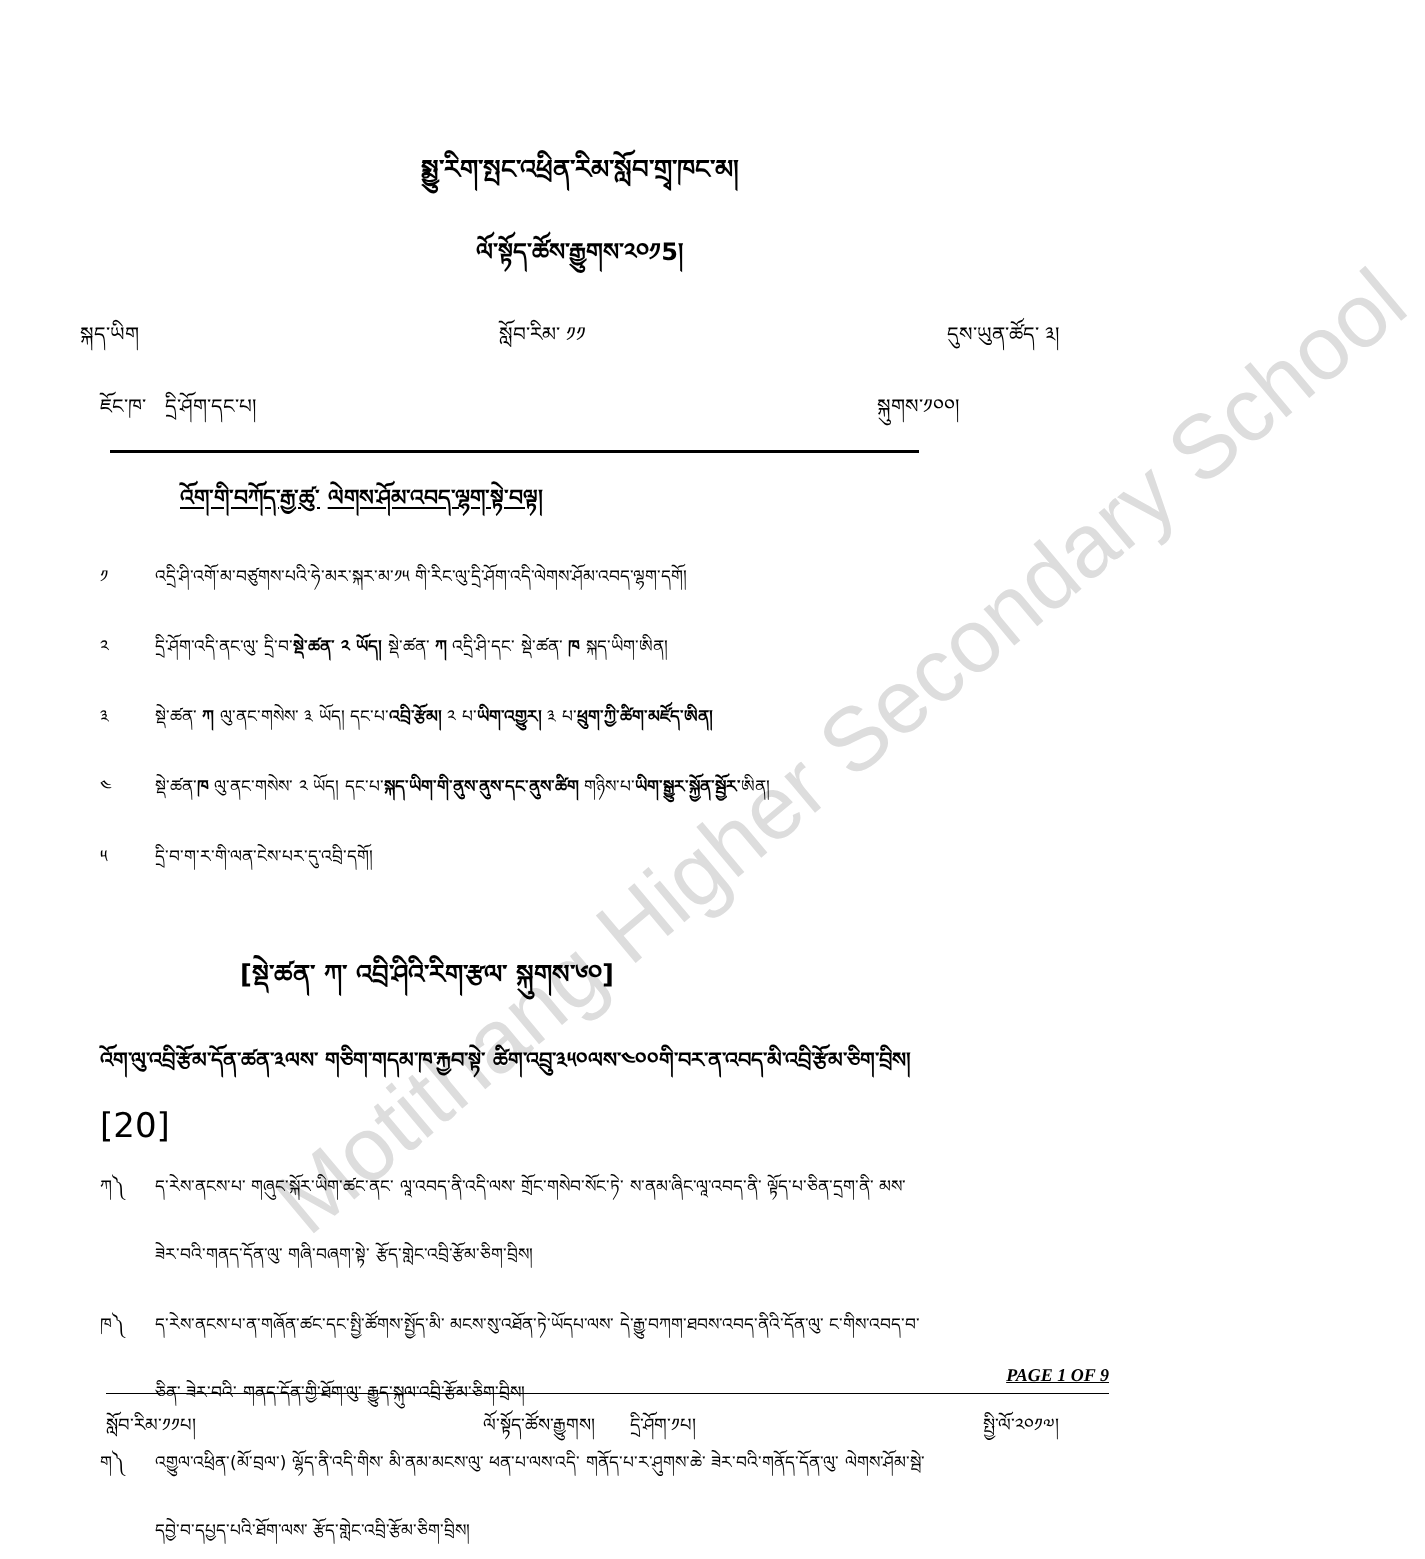Motithang Higher Secondary School
སྨྱུ་རིག་སྤང་འཕྲིན་རིམ་སློབ་གྲྭ་ཁང་མ།
ལོ་སྟོད་ཚོས་རྒྱུགས་༢༠༡5།
སྐད་ཡིག སློབ་རིམ་ ༡༡ དུས་ཡུན་ཚོད་ ༣།
ཇོང་ཁ་ དྲི་ཤོག་དང་པ། སྐུགས་༡༠༠།
འོག་གི་བཀོད་རྒྱ་ཚུ་ ལེགས་ཤོམ་འབད་ལྷག་སྟེ་བལྟ།
༡ འདྲི་ཤི་འགོ་མ་བཙུགས་པའི་ཧེ་མར་སྐར་མ་༡༥ གི་རིང་ལུ་དྲི་ཤོག་འདི་ལེགས་ཤོམ་འབད་ལྷག་དགོ།
༢ དྲི་ཤོག་འདི་ནང་ལུ་ དྲི་བ་སྡེ་ཚན་ ༢ ཡོད། སྡེ་ཚན་ ཀ འདྲི་ཤི་དང་ སྡེ་ཚན་ ཁ སྐད་ཡིག་ཨིན།
༣ སྡེ་ཚན་ ཀ ལུ་ནང་གསེས་ ༣ ཡོད། དང་པ་འབྲི་རྩོམ། ༢ པ་ཡིག་འགྱུར། ༣ པ་ཕྲུག་ཀྱི་ཚིག་མཛོད་ཨིན།
༤ སྡེ་ཚན་ཁ ལུ་ནང་གསེས་ ༢ ཡོད། དང་པ་སྐད་ཡིག་གི་ནུས་ནུས་དང་ནུས་ཚིག གཉིས་པ་ཡིག་སྒྱུར་སྐྱོན་སྦྱོར་ཨིན།
༥ དྲི་བ་ག་ར་གི་ལན་ངེས་པར་དུ་འབྲི་དགོ།
[སྡེ་ཚན་ ཀ་ འབྲི་ཤིའི་རིག་རྩལ་ སྐུགས་༦༠]
འོག་ལུ་འབྲི་རྩོམ་དོན་ཚན་༣ལས་ གཅིག་གདམ་ཁ་རྐྱབ་སྟེ་ ཚིག་འབྲུ་༣༥༠ལས་༤༠༠གི་བར་ན་འབད་མི་འབྲི་རྩོམ་ཅིག་བྲིས།
[20]
ཀ༽ ད་རེས་ནངས་པ་ གཞུང་སྐོར་ཡིག་ཚང་ནང་ ལཱ་འབད་ནི་འདི་ལས་ གྲོང་གསེབ་སོང་ཏེ་ ས་ནམ་ཞིང་ལཱ་འབད་ནི་ ལྟོད་པ་ཅིན་དྲག་ནི་ མས་
ཟེར་བའི་གནད་དོན་ལུ་ གཞི་བཞག་སྟེ་ རྩོད་གླེང་འབྲི་རྩོམ་ཅིག་བྲིས།
ཁ༽ ད་རེས་ནངས་པ་ན་གཞོན་ཚང་དང་སྤྱི་ཚོགས་སྤྱོད་མི་ མངས་སུ་འཐོན་ཏེ་ཡོདཔ་ལས་ དེ་རྒྱུ་བཀག་ཐབས་འབད་ནིའི་དོན་ལུ་ ང་གིས་འབད་བ་
ཅིན་ ཟེར་བའི་ གནད་དོན་གྱི་ཐོག་ལུ་ རྒྱུད་སྐུལ་འབྲི་རྩོམ་ཅིག་བྲིས།
ག༽ འགྱུལ་འཕྲིན་(མོ་བྲལ་) ལྷོད་ནི་འདི་གིས་ མི་ནམ་མངས་ལུ་ ཕན་པ་ལས་འདི་ གནོད་པ་ར་ཤུགས་ཆེ་ ཟེར་བའི་གནོད་དོན་ལུ་ ལེགས་ཤོམ་སྦེ་
དབྱེ་བ་དཔྱད་པའི་ཐོག་ལས་ རྩོད་གླེང་འབྲི་རྩོམ་ཅིག་བྲིས།
PAGE 1 OF 9
སློབ་རིམ་༡༡པ། ལོ་སྟོད་ཚོས་རྒྱུགས། དྲི་ཤོག་༡པ། སྤྱི་ལོ་༢༠༡༧།